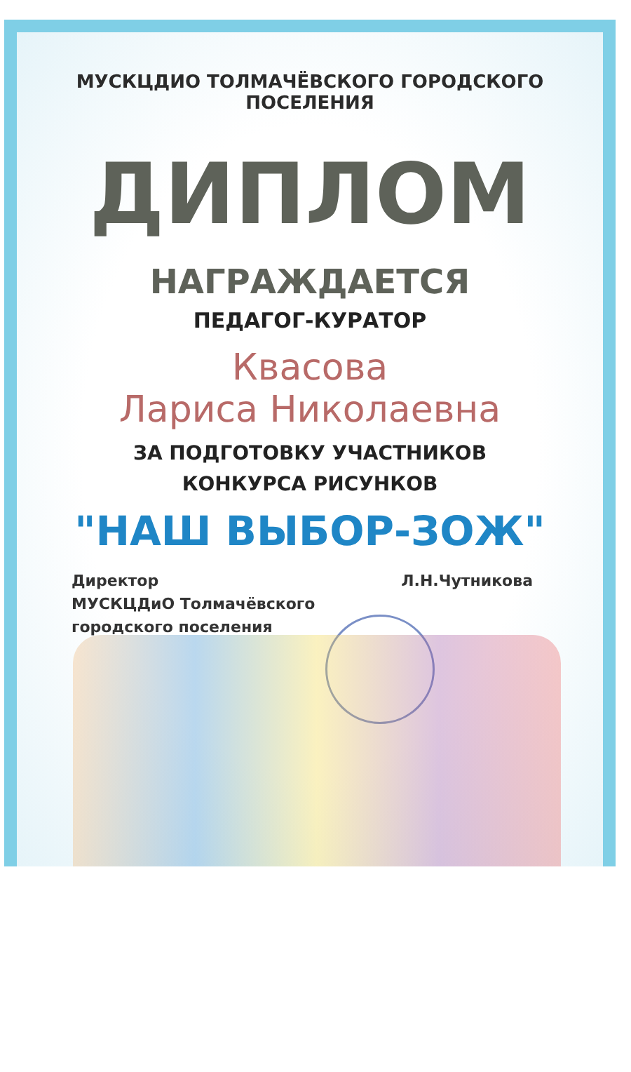МУСКЦДИО ТОЛМАЧЁВСКОГО ГОРОДСКОГО ПОСЕЛЕНИЯ
ДИПЛОМ
НАГРАЖДАЕТСЯ
ПЕДАГОГ-КУРАТОР
Квасова
Лариса Николаевна
ЗА ПОДГОТОВКУ УЧАСТНИКОВ
КОНКУРСА РИСУНКОВ
"НАШ ВЫБОР-ЗОЖ"
Директор
МУСКЦДиО Толмачёвского
городского поселения
Л.Н.Чутникова